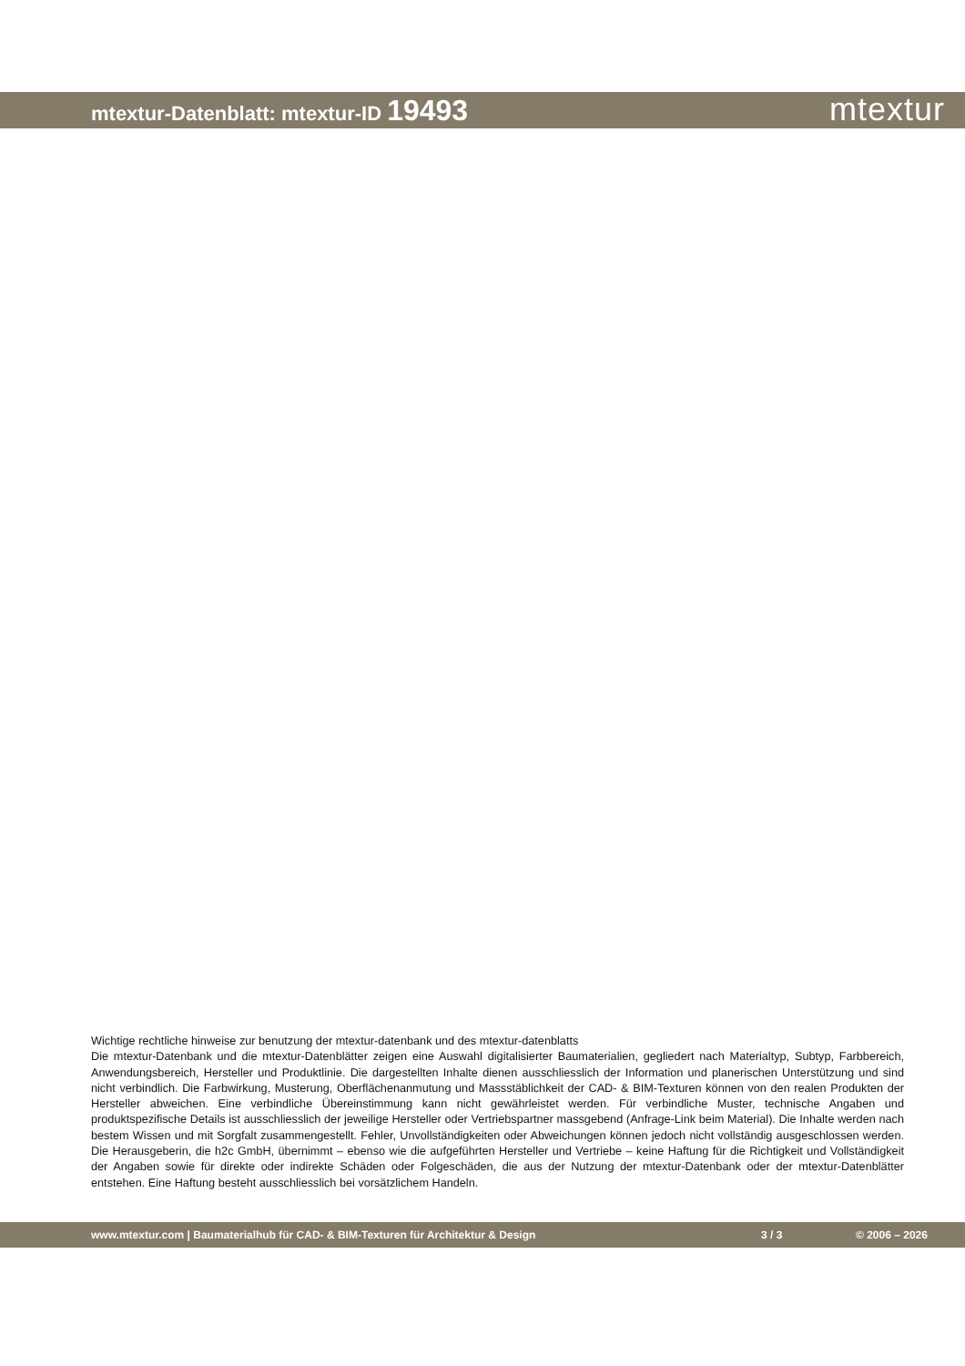mtextur-Datenblatt: mtextur-ID 19493
mtextur
Wichtige rechtliche hinweise zur benutzung der mtextur-datenbank und des mtextur-datenblatts
Die mtextur-Datenbank und die mtextur-Datenblätter zeigen eine Auswahl digitalisierter Baumaterialien, gegliedert nach Materialtyp, Subtyp, Farbbereich, Anwendungsbereich, Hersteller und Produktlinie. Die dargestellten Inhalte dienen ausschliesslich der Information und planerischen Unterstützung und sind nicht verbindlich. Die Farbwirkung, Musterung, Oberflächenanmutung und Massstäblichkeit der CAD- & BIM-Texturen können von den realen Produkten der Hersteller abweichen. Eine verbindliche Übereinstimmung kann nicht gewährleistet werden. Für verbindliche Muster, technische Angaben und produktspezifische Details ist ausschliesslich der jeweilige Hersteller oder Vertriebspartner massgebend (Anfrage-Link beim Material). Die Inhalte werden nach bestem Wissen und mit Sorgfalt zusammengestellt. Fehler, Unvollständigkeiten oder Abweichungen können jedoch nicht vollständig ausgeschlossen werden. Die Herausgeberin, die h2c GmbH, übernimmt – ebenso wie die aufgeführten Hersteller und Vertriebe – keine Haftung für die Richtigkeit und Vollständigkeit der Angaben sowie für direkte oder indirekte Schäden oder Folgeschäden, die aus der Nutzung der mtextur-Datenbank oder der mtextur-Datenblätter entstehen. Eine Haftung besteht ausschliesslich bei vorsätzlichem Handeln.
www.mtextur.com | Baumaterialhub für CAD- & BIM-Texturen für Architektur & Design 3 / 3 © 2006 – 2026